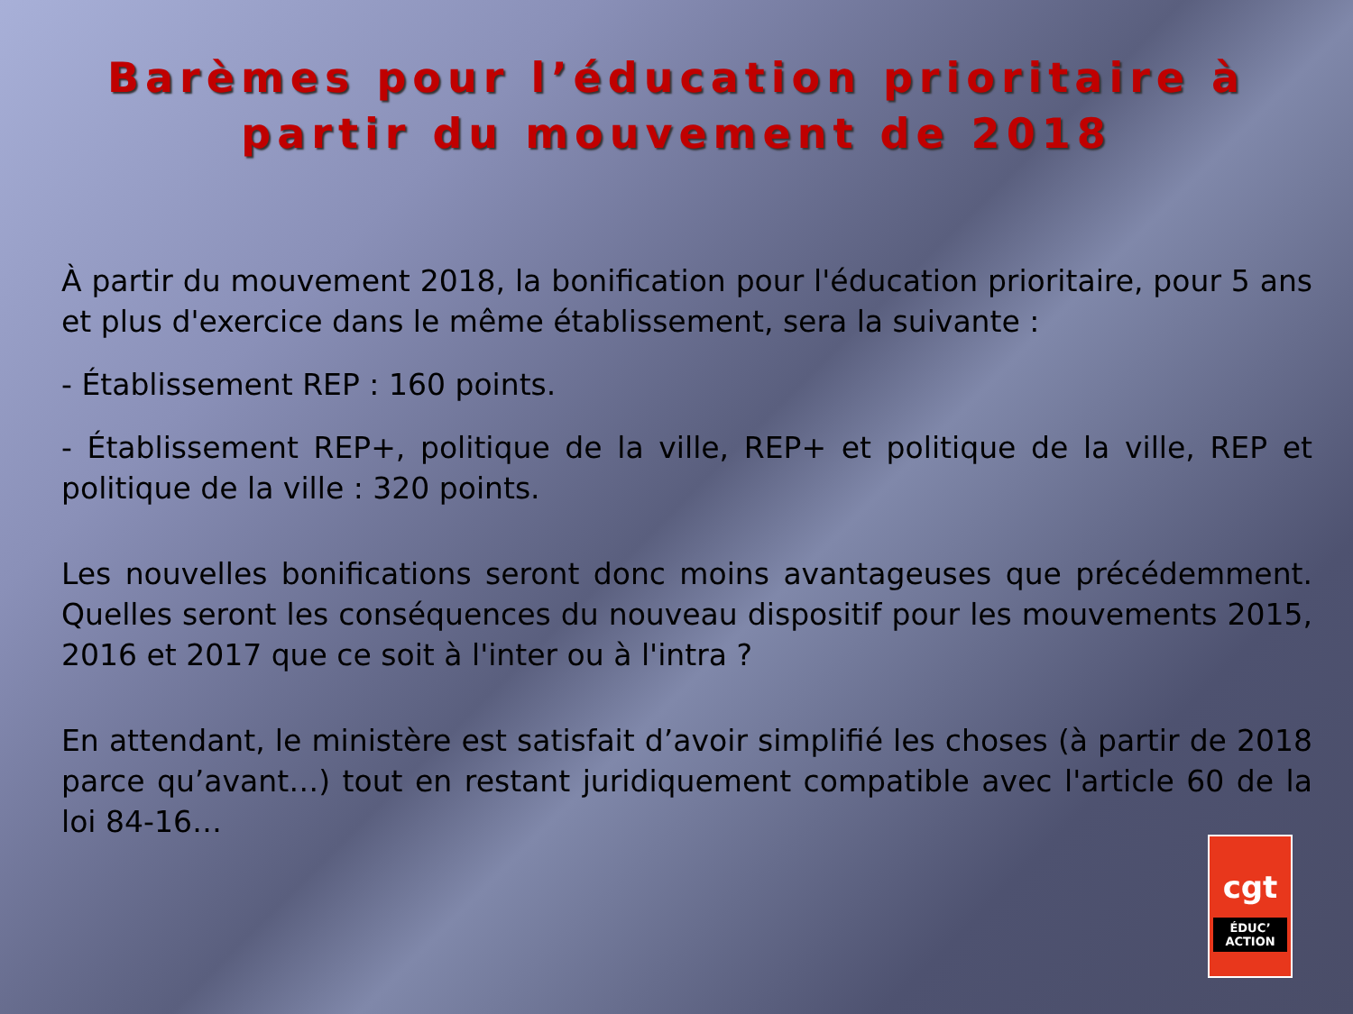Barèmes pour l’éducation prioritaire à
partir du mouvement de 2018
À partir du mouvement 2018, la bonification pour l'éducation prioritaire, pour 5 ans et plus d'exercice dans le même établissement, sera la suivante :
- Établissement REP : 160 points.
- Établissement REP+, politique de la ville, REP+ et politique de la ville, REP et politique de la ville : 320 points.
Les nouvelles bonifications seront donc moins avantageuses que précédemment. Quelles seront les conséquences du nouveau dispositif pour les mouvements 2015, 2016 et 2017 que ce soit à l'inter ou à l'intra ?
En attendant, le ministère est satisfait d’avoir simplifié les choses (à partir de 2018 parce qu’avant…) tout en restant juridiquement compatible avec l'article 60 de la loi 84-16…
cgt
ÉDUC’
ACTION